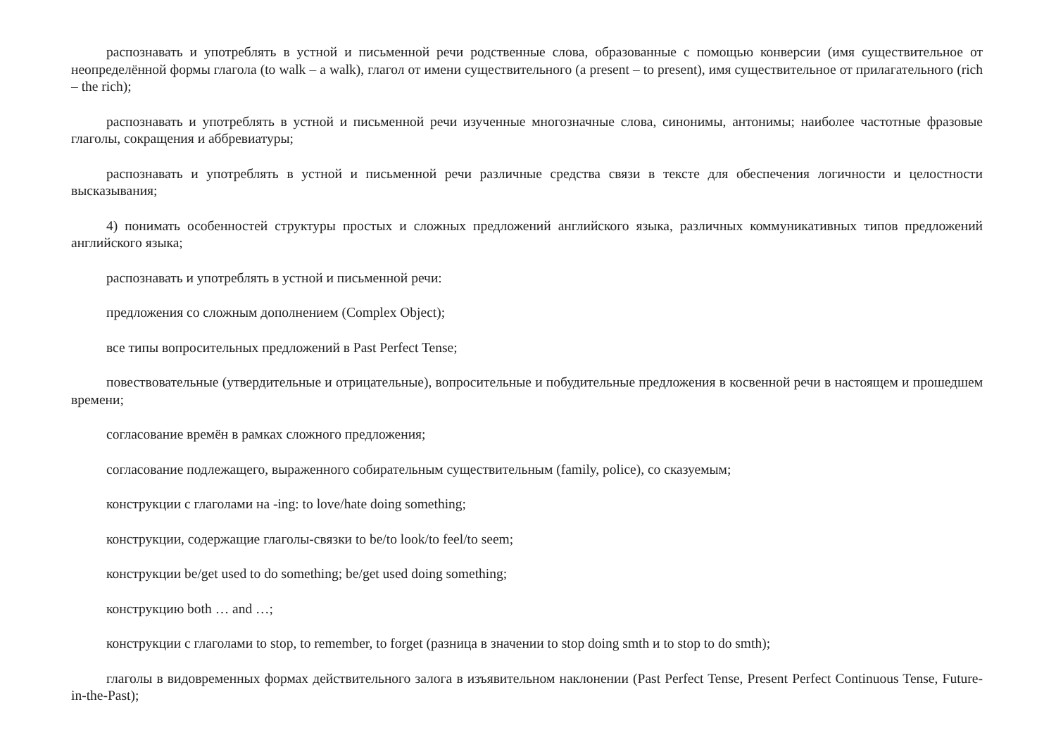распознавать и употреблять в устной и письменной речи родственные слова, образованные с помощью конверсии (имя существительное от неопределённой формы глагола (to walk – a walk), глагол от имени существительного (a present – to present), имя существительное от прилагательного (rich – the rich);
распознавать и употреблять в устной и письменной речи изученные многозначные слова, синонимы, антонимы; наиболее частотные фразовые глаголы, сокращения и аббревиатуры;
распознавать и употреблять в устной и письменной речи различные средства связи в тексте для обеспечения логичности и целостности высказывания;
4) понимать особенностей структуры простых и сложных предложений английского языка, различных коммуникативных типов предложений английского языка;
распознавать и употреблять в устной и письменной речи:
предложения со сложным дополнением (Complex Object);
все типы вопросительных предложений в Past Perfect Tense;
повествовательные (утвердительные и отрицательные), вопросительные и побудительные предложения в косвенной речи в настоящем и прошедшем времени;
согласование времён в рамках сложного предложения;
согласование подлежащего, выраженного собирательным существительным (family, police), со сказуемым;
конструкции с глаголами на -ing: to love/hate doing something;
конструкции, содержащие глаголы-связки to be/to look/to feel/to seem;
конструкции be/get used to do something; be/get used doing something;
конструкцию both … and …;
конструкции с глаголами to stop, to remember, to forget (разница в значении to stop doing smth и to stop to do smth);
глаголы в видовременных формах действительного залога в изъявительном наклонении (Past Perfect Tense, Present Perfect Continuous Tense, Future-in-the-Past);